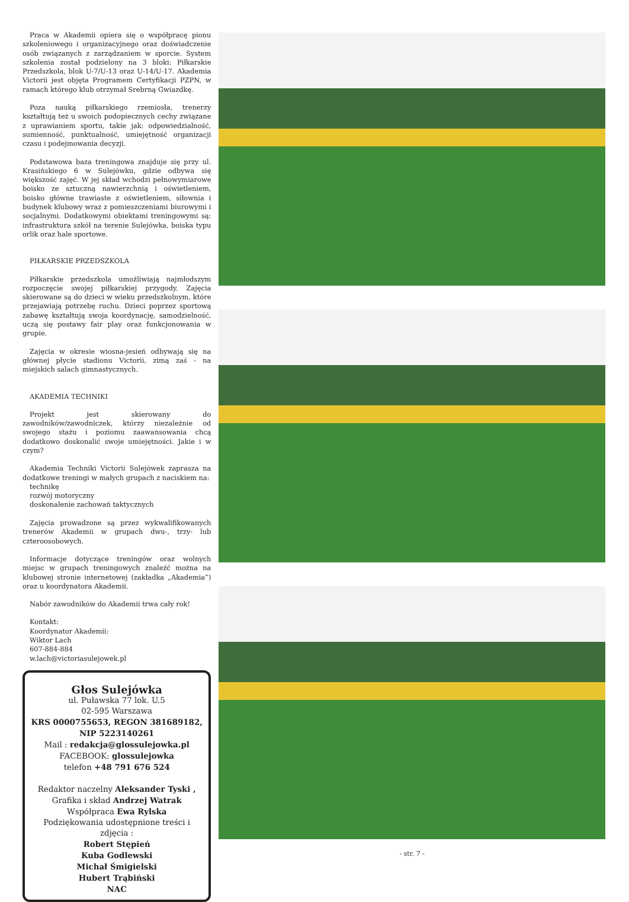Praca w Akademii opiera się o współpracę pionu szkoleniowego i organizacyjnego oraz doświadczenie osób związanych z zarządzaniem w sporcie. System szkolenia został podzielony na 3 bloki: Piłkarskie Przedszkola, blok U-7/U-13 oraz U-14/U-17. Akademia Victorii jest objęta Programem Certyfikacji PZPN, w ramach którego klub otrzymał Srebrną Gwiazdkę.
Poza nauką piłkarskiego rzemiosła, trenerzy kształtują też u swoich podopiecznych cechy związane z uprawianiem sportu, takie jak: odpowiedzialność, sumienność, punktualność, umiejętność organizacji czasu i podejmowania decyzji.
Podstawowa baza treningowa znajduje się przy ul. Krasińskiego 6 w Sulejówku, gdzie odbywa się większość zajęć. W jej skład wchodzi pełnowymiarowe boisko ze sztuczną nawierzchnią i oświetleniem, boisko główne trawiaste z oświetleniem, siłownia i budynek klubowy wraz z pomieszczeniami biurowymi i socjalnymi. Dodatkowymi obiektami treningowymi są: infrastruktura szkół na terenie Sulejówka, boiska typu orlik oraz hale sportowe.
PIŁKARSKIE PRZEDSZKOLA
Piłkarskie przedszkola umożliwiają najmłodszym rozpoczęcie swojej piłkarskiej przygody. Zajęcia skierowane są do dzieci w wieku przedszkolnym, które przejawiają potrzebę ruchu. Dzieci poprzez sportową zabawę kształtują swoja koordynację, samodzielność, uczą się postawy fair play oraz funkcjonowania w grupie.
Zajęcia w okresie wiosna-jesień odbywają się na głównej płycie stadionu Victorii, zimą zaś - na miejskich salach gimnastycznych.
AKADEMIA TECHNIKI
Projekt jest skierowany do zawodników/zawodniczek, którzy niezależnie od swojego stażu i poziomu zaawansowania chcą dodatkowo doskonalić swoje umiejętności. Jakie i w czym?
Akademia Techniki Victorii Sulejówek zaprasza na dodatkowe treningi w małych grupach z naciskiem na:
technikę
rozwój motoryczny
doskonalenie zachowań taktycznych
Zajęcia prowadzone są przez wykwalifikowanych trenerów Akademii w grupach dwu-, trzy- lub czteroosobowych.
Informacje dotyczące treningów oraz wolnych miejsc w grupach treningowych znaleźć można na klubowej stronie internetowej (zakładka „Akademia”) oraz u koordynatora Akademii.
Nabór zawodników do Akademii trwa cały rok!
Kontakt:
Koordynator Akademii:
Wiktor Lach
607-884-884
w.lach@victoriasulejowek.pl
Głos Sulejówka
ul. Puławska 77 lok. U.5
02-595 Warszawa
KRS 0000755653, REGON 381689182, NIP 5223140261
Mail : redakcja@glossulejowka.pl
FACEBOOK: glossulejowka
telefon +48 791 676 524
Redaktor naczelny Aleksander Tyski ,
Grafika i skład Andrzej Watrak
Współpraca Ewa Rylska
Podziękowania udostępnione treści i zdjęcia :
Robert Stępień
Kuba Godlewski
Michał Śmigielski
Hubert Trąbiński
NAC
- str. 7 -